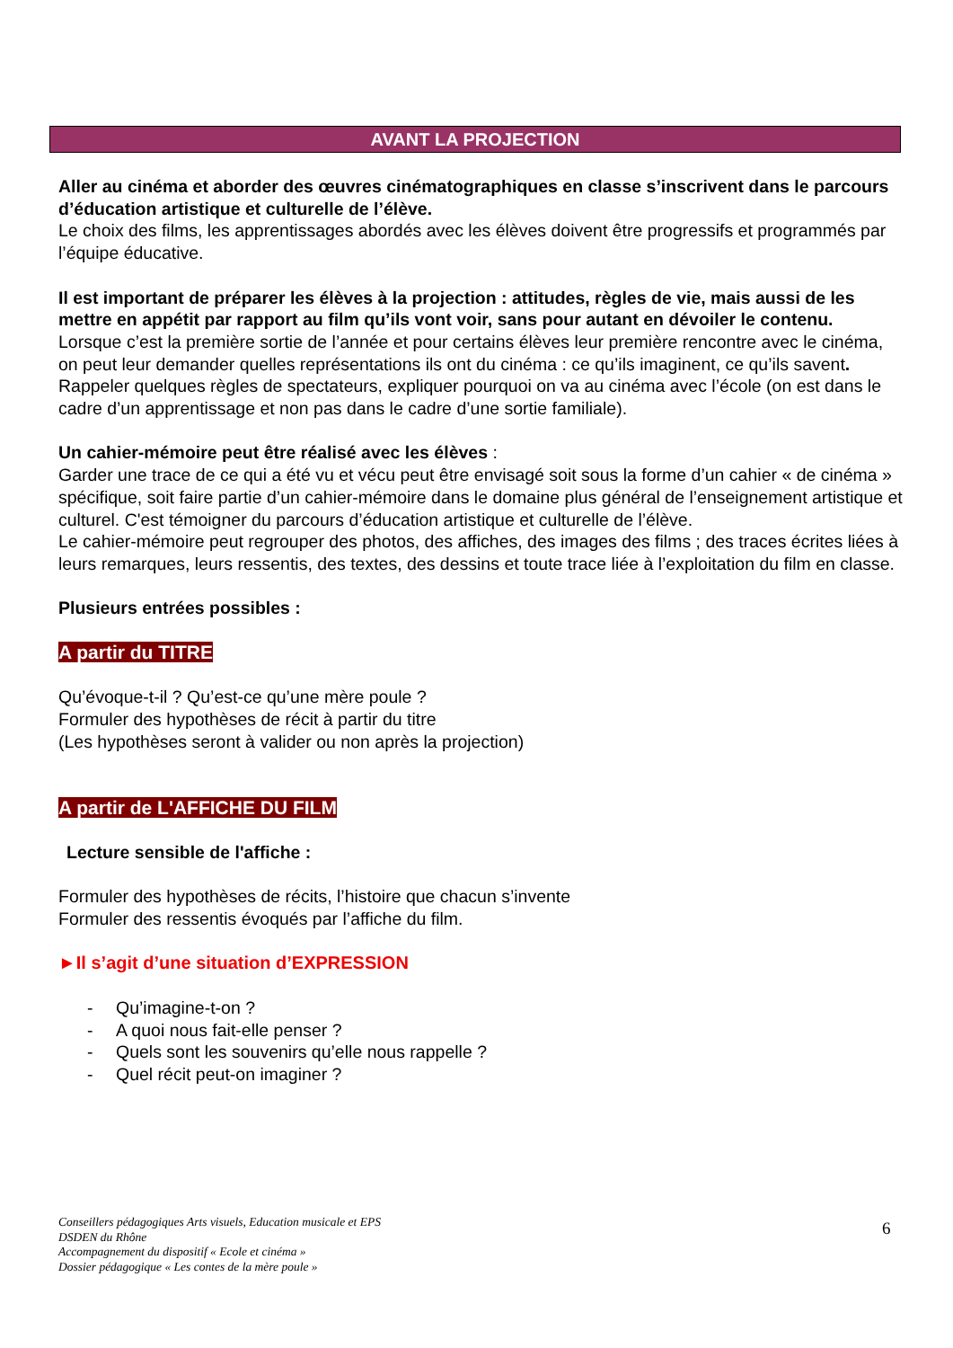AVANT LA PROJECTION
Aller au cinéma et aborder des œuvres cinématographiques en classe s’inscrivent dans le parcours d’éducation artistique et culturelle de l’élève.
Le choix des films, les apprentissages abordés avec les élèves doivent être progressifs et programmés par l’équipe éducative.
Il est important de préparer les élèves à la projection : attitudes, règles de vie, mais aussi de les mettre en appétit par rapport au film qu’ils vont voir, sans pour autant en dévoiler le contenu.
Lorsque c’est la première sortie de l’année et pour certains élèves leur première rencontre avec le cinéma, on peut leur demander quelles représentations ils ont du cinéma : ce qu’ils imaginent, ce qu’ils savent.
Rappeler quelques règles de spectateurs, expliquer pourquoi on va au cinéma avec l’école (on est dans le cadre d’un apprentissage et non pas dans le cadre d’une sortie familiale).
Un cahier-mémoire peut être réalisé avec les élèves :
Garder une trace de ce qui a été vu et vécu peut être envisagé soit sous la forme d’un cahier « de cinéma » spécifique, soit faire partie d’un cahier-mémoire dans le domaine plus général de l’enseignement artistique et culturel. C'est témoigner du parcours d’éducation artistique et culturelle de l’élève.
Le cahier-mémoire peut regrouper des photos, des affiches, des images des films ; des traces écrites liées à leurs remarques, leurs ressentis, des textes, des dessins et toute trace liée à l’exploitation du film en classe.
Plusieurs entrées possibles :
A partir du TITRE
Qu’évoque-t-il ? Qu’est-ce qu’une mère poule ?
Formuler des hypothèses de récit à partir du titre
(Les hypothèses seront à valider ou non après la projection)
A partir de L'AFFICHE DU FILM
Lecture sensible de l'affiche :
Formuler des hypothèses de récits, l’histoire que chacun s’invente
Formuler des ressentis évoqués par l’affiche du film.
►Il s’agit d’une situation d’EXPRESSION
- Qu’imagine-t-on ?
- A quoi nous fait-elle penser ?
- Quels sont les souvenirs qu’elle nous rappelle ?
- Quel récit peut-on imaginer ?
Conseillers pédagogiques Arts visuels, Education musicale et EPS
DSDEN du Rhône
Accompagnement du dispositif « Ecole et cinéma »
Dossier pédagogique « Les contes de la mère poule »
6